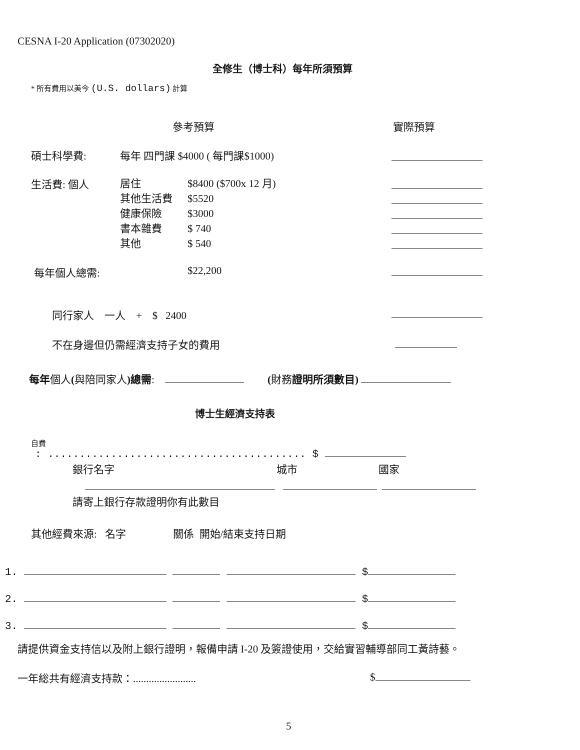CESNA I-20 Application (07302020)
全修生（博士科）每年所須預算
* 所有費用以美今 (U.S. dollars) 計算
參考預算 實際預算
碩士科學費: 每年 四門課 $4000 ( 每門課$1000)
生活費: 個人
居住
其他生活費
健康保險
書本雜費
其他
$8400 ($700x 12 月)
$5520
$3000
$ 740
$ 540
每年個人總需: $22,200
同行家人 一人 + $ 2400
不在身邊但仍需經濟支持子女的費用
每年個人(與陪同家人)總需: (財務證明所須數目)
博士生經濟支持表
自費
: ......................................... $
銀行名字 城市 國家
請寄上銀行存款證明你有此數目
其他經費來源: 名字 關係 開始/結束支持日期
1. $
2. $
3. $
請提供資金支持信以及附上銀行證明，報備申請 I-20 及簽證使用，交給實習輔導部同工黃詩藝。
一年総共有經濟支持款：........................ $
5